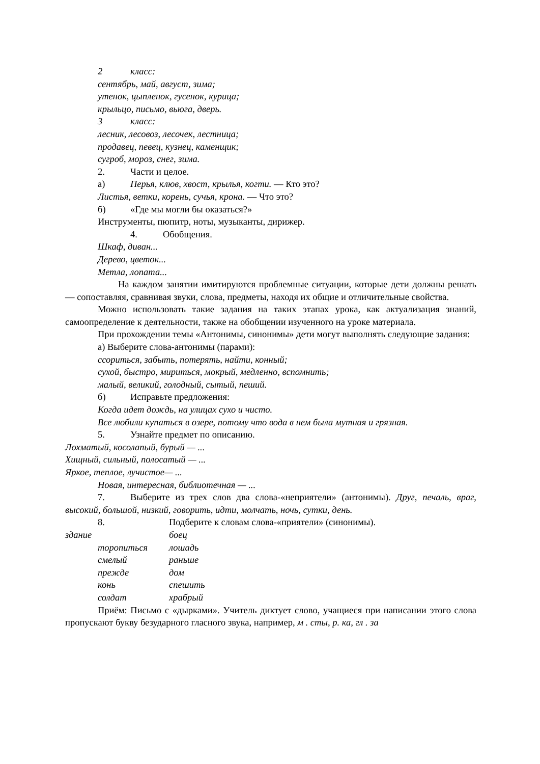2 класс:
сентябрь, май, август, зима;
утенок, цыпленок, гусенок, курица;
крыльцо, письмо, вьюга, дверь.
3 класс:
лесник, лесовоз, лесочек, лестница;
продавец, певец, кузнец, каменщик;
сугроб, мороз, снег, зима.
2. Части и целое.
а) Перья, клюв, хвост, крылья, когти. — Кто это?
Листья, ветки, корень, сучья, крона. — Что это?
б) «Где мы могли бы оказаться?»
Инструменты, пюпитр, ноты, музыканты, дирижер.
4. Обобщения.
Шкаф, диван...
Дерево, цветок...
Метла, лопата...
На каждом занятии имитируются проблемные ситуации, которые дети должны решать — сопоставляя, сравнивая звуки, слова, предметы, находя их общие и отличительные свойства.
Можно использовать такие задания на таких этапах урока, как актуализация знаний, самоопределение к деятельности, также на обобщении изученного на уроке материала.
При прохождении темы «Антонимы, синонимы» дети могут выполнять следующие задания:
а) Выберите слова-антонимы (парами):
ссориться, забыть, потерять, найти, конный;
сухой, быстро, мириться, мокрый, медленно, вспомнить;
малый, великий, голодный, сытый, пеший.
б) Исправьте предложения:
Когда идет дождь, на улицах сухо и чисто.
Все любили купаться в озере, потому что вода в нем была мутная и грязная.
5. Узнайте предмет по описанию.
Лохматый, косолапый, бурый — ...
Хищный, сильный, полосатый — ...
Яркое, теплое, лучистое— ...
Новая, интересная, библиотечная — ...
7. Выберите из трех слов два слова-«неприятели» (антонимы). Друг, печаль, враг, высокий, большой, низкий, говорить, идти, молчать, ночь, сутки, день.
8. Подберите к словам слова-«приятели» (синонимы).
здание боец
торопиться лошадь
смелый раньше
прежде дом
конь спешить
солдат храбрый
Приём: Письмо с «дырками». Учитель диктует слово, учащиеся при написании этого слова пропускают букву безударного гласного звука, например, м . сты, р. ка, гл . за